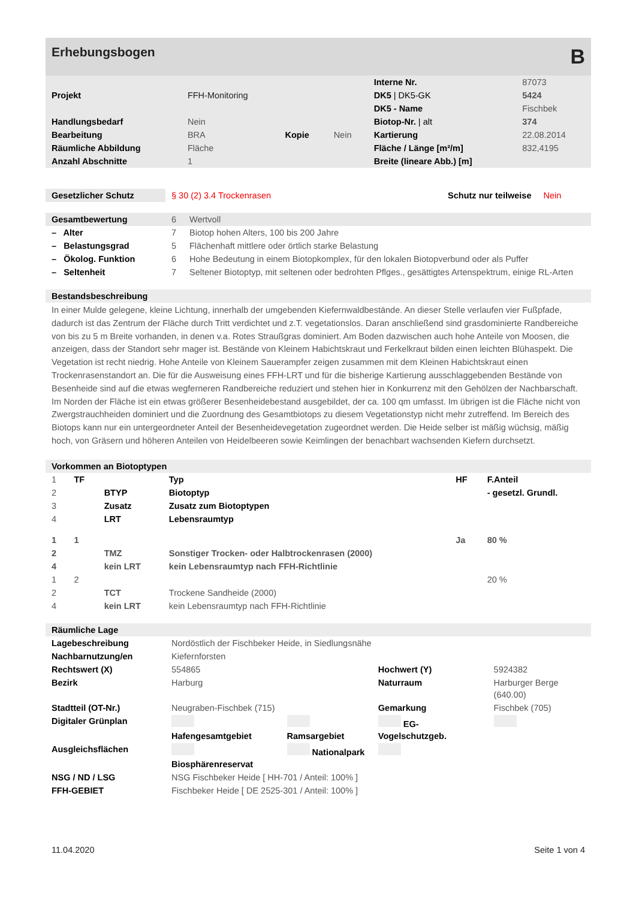Erhebungsbogen B
| | | | | Interne Nr. | 87073 |
| Projekt | FFH-Monitoring | | | DK5 / DK5-GK | 5424 |
| | | | | DK5 - Name | Fischbek |
| Handlungsbedarf | Nein | | | Biotop-Nr. / alt | 374 |
| Bearbeitung | BRA | Kopie | Nein | Kartierung | 22.08.2014 |
| Räumliche Abbildung | Fläche | | | Fläche / Länge [m²/m] | 832,4195 |
| Anzahl Abschnitte | 1 | | | Breite (lineare Abb.) [m] | |
| Gesetzlicher Schutz | § 30 (2) 3.4 Trockenrasen | Schutz nur teilweise | Nein |
| Gesamtbewertung | 6 | Wertvoll |
| – Alter | 7 | Biotop hohen Alters, 100 bis 200 Jahre |
| – Belastungsgrad | 5 | Flächenhaft mittlere oder örtlich starke Belastung |
| – Ökolog. Funktion | 6 | Hohe Bedeutung in einem Biotopkomplex, für den lokalen Biotopverbund oder als Puffer |
| – Seltenheit | 7 | Seltener Biotoptyp, mit seltenen oder bedrohten Pflges., gesättigtes Artenspektrum, einige RL-Arten |
Bestandsbeschreibung
In einer Mulde gelegene, kleine Lichtung, innerhalb der umgebenden Kiefernwaldbestände. An dieser Stelle verlaufen vier Fußpfade, dadurch ist das Zentrum der Fläche durch Tritt verdichtet und z.T. vegetationslos. Daran anschließend sind grasdominierte Randbereiche von bis zu 5 m Breite vorhanden, in denen v.a. Rotes Straußgras dominiert. Am Boden dazwischen auch hohe Anteile von Moosen, die anzeigen, dass der Standort sehr mager ist. Bestände von Kleinem Habichtskraut und Ferkelkraut bilden einen leichten Blühaspekt. Die Vegetation ist recht niedrig. Hohe Anteile von Kleinem Sauerampfer zeigen zusammen mit dem Kleinen Habichtskraut einen Trockenrasenstandort an. Die für die Ausweisung eines FFH-LRT und für die bisherige Kartierung ausschlaggebenden Bestände von Besenheide sind auf die etwas wegferneren Randbereiche reduziert und stehen hier in Konkurrenz mit den Gehölzen der Nachbarschaft. Im Norden der Fläche ist ein etwas größerer Besenheidebestand ausgebildet, der ca. 100 qm umfasst. Im übrigen ist die Fläche nicht von Zwergstrauchheiden dominiert und die Zuordnung des Gesamtbiotops zu diesem Vegetationstyp nicht mehr zutreffend. Im Bereich des Biotops kann nur ein untergeordneter Anteil der Besenheidevegetation zugeordnet werden. Die Heide selber ist mäßig wüchsig, mäßig hoch, von Gräsern und höheren Anteilen von Heidelbeeren sowie Keimlingen der benachbart wachsenden Kiefern durchsetzt.
Vorkommen an Biotoptypen
| 1 | TF | | Typ | HF | F.Anteil |
| 2 | | BTYP | Biotoptyp | | - gesetzl. Grundl. |
| 3 | | Zusatz | Zusatz zum Biotoptypen | | |
| 4 | | LRT | Lebensraumtyp | | |
| 1 | 1 | | | Ja | 80 % |
| 2 | | TMZ | Sonstiger Trocken- oder Halbtrockenrasen (2000) | | |
| 4 | | kein LRT | kein Lebensraumtyp nach FFH-Richtlinie | | |
| 1 | 2 | | | | 20 % |
| 2 | | TCT | Trockene Sandheide (2000) | | |
| 4 | | kein LRT | kein Lebensraumtyp nach FFH-Richtlinie | | |
Räumliche Lage
| Lagebeschreibung | Nordöstlich der Fischbeker Heide, in Siedlungsnähe | | | | |
| Nachbarnutzung/en | Kiefernforsten | | | | |
| Rechtswert (X) | 554865 | | Hochwert (Y) | 5924382 | |
| Bezirk | Harburg | | Naturraum | Harburger Berge (640.00) | |
| Stadtteil (OT-Nr.) | Neugraben-Fischbek (715) | | Gemarkung | Fischbek (705) | |
| Digitaler Grünplan | Hafengesamtgebiet | Ramsargebiet | EG-Vogelschutzgeb. | | |
| Ausgleichsflächen | Biosphärenreservat | Nationalpark | | | |
| NSG / ND / LSG | NSG Fischbeker Heide [ HH-701 / Anteil: 100% ] | | | | |
| FFH-GEBIET | Fischbeker Heide [ DE 2525-301 / Anteil: 100% ] | | | | |
11.04.2020 Seite 1 von 4